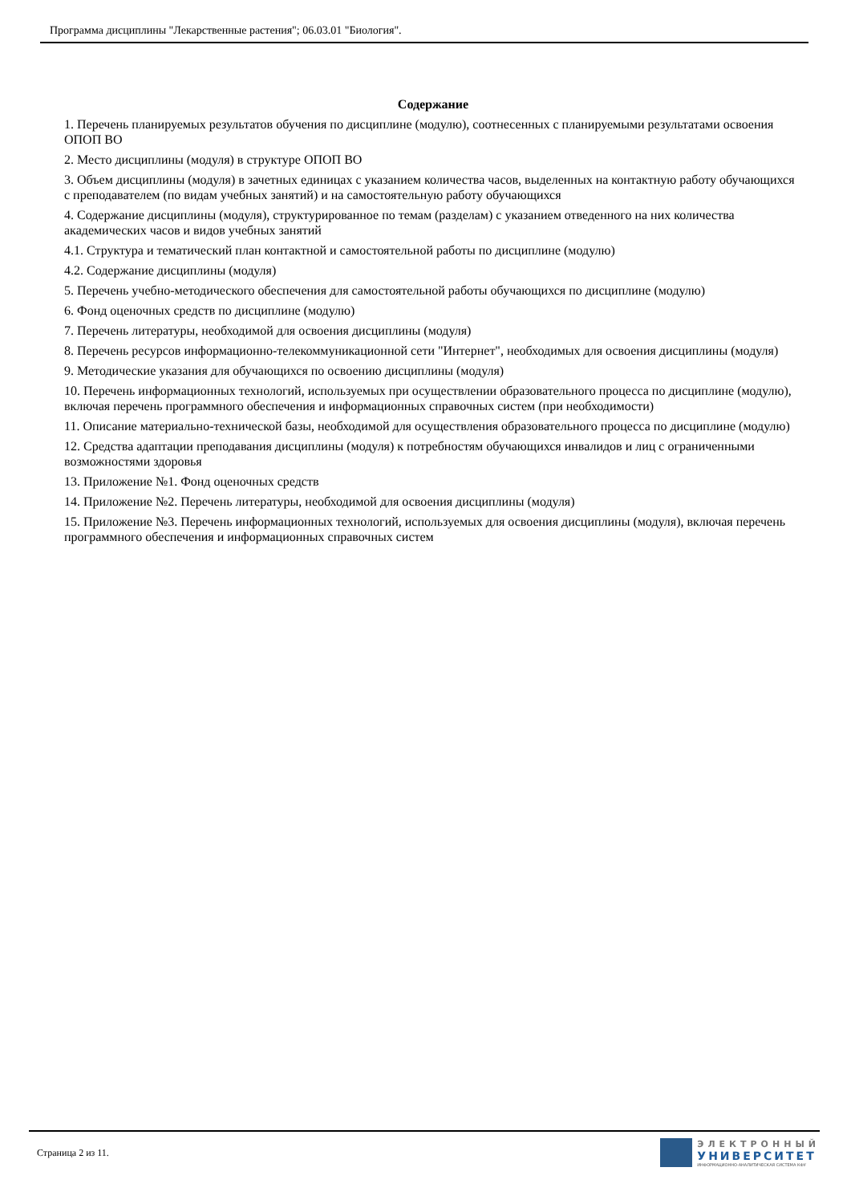Программа дисциплины "Лекарственные растения"; 06.03.01 "Биология".
Содержание
1. Перечень планируемых результатов обучения по дисциплине (модулю), соотнесенных с планируемыми результатами освоения ОПОП ВО
2. Место дисциплины (модуля) в структуре ОПОП ВО
3. Объем дисциплины (модуля) в зачетных единицах с указанием количества часов, выделенных на контактную работу обучающихся с преподавателем (по видам учебных занятий) и на самостоятельную работу обучающихся
4. Содержание дисциплины (модуля), структурированное по темам (разделам) с указанием отведенного на них количества академических часов и видов учебных занятий
4.1. Структура и тематический план контактной и самостоятельной работы по дисциплине (модулю)
4.2. Содержание дисциплины (модуля)
5. Перечень учебно-методического обеспечения для самостоятельной работы обучающихся по дисциплине (модулю)
6. Фонд оценочных средств по дисциплине (модулю)
7. Перечень литературы, необходимой для освоения дисциплины (модуля)
8. Перечень ресурсов информационно-телекоммуникационной сети "Интернет", необходимых для освоения дисциплины (модуля)
9. Методические указания для обучающихся по освоению дисциплины (модуля)
10. Перечень информационных технологий, используемых при осуществлении образовательного процесса по дисциплине (модулю), включая перечень программного обеспечения и информационных справочных систем (при необходимости)
11. Описание материально-технической базы, необходимой для осуществления образовательного процесса по дисциплине (модулю)
12. Средства адаптации преподавания дисциплины (модуля) к потребностям обучающихся инвалидов и лиц с ограниченными возможностями здоровья
13. Приложение №1. Фонд оценочных средств
14. Приложение №2. Перечень литературы, необходимой для освоения дисциплины (модуля)
15. Приложение №3. Перечень информационных технологий, используемых для освоения дисциплины (модуля), включая перечень программного обеспечения и информационных справочных систем
Страница 2 из 11.
ЭЛЕКТРОННЫЙ
УНИВЕРСИТЕТ
ИНФОРМАЦИОННО-АНАЛИТИЧЕСКАЯ СИСТЕМА КФУ